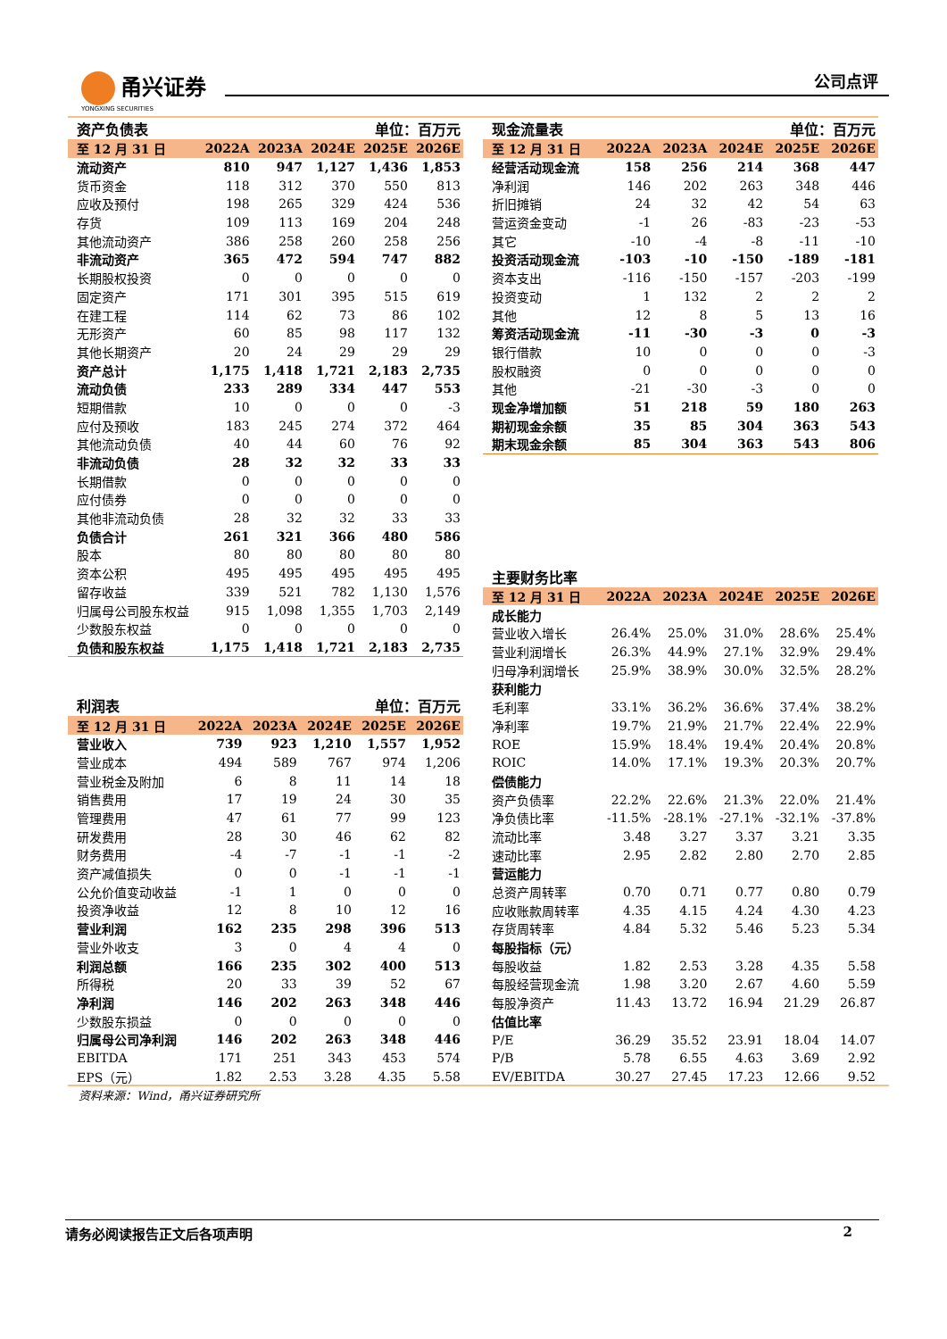甬兴证券
YONGXING SECURITIES
公司点评
| 资产负债表 | | | 单位：百万元 | | |
| --- | --- | --- | --- | --- | --- |
| 至 12 月 31 日 | 2022A | 2023A | 2024E | 2025E | 2026E |
| 流动资产 | 810 | 947 | 1,127 | 1,436 | 1,853 |
| 货币资金 | 118 | 312 | 370 | 550 | 813 |
| 应收及预付 | 198 | 265 | 329 | 424 | 536 |
| 存货 | 109 | 113 | 169 | 204 | 248 |
| 其他流动资产 | 386 | 258 | 260 | 258 | 256 |
| 非流动资产 | 365 | 472 | 594 | 747 | 882 |
| 长期股权投资 | 0 | 0 | 0 | 0 | 0 |
| 固定资产 | 171 | 301 | 395 | 515 | 619 |
| 在建工程 | 114 | 62 | 73 | 86 | 102 |
| 无形资产 | 60 | 85 | 98 | 117 | 132 |
| 其他长期资产 | 20 | 24 | 29 | 29 | 29 |
| 资产总计 | 1,175 | 1,418 | 1,721 | 2,183 | 2,735 |
| 流动负债 | 233 | 289 | 334 | 447 | 553 |
| 短期借款 | 10 | 0 | 0 | 0 | -3 |
| 应付及预收 | 183 | 245 | 274 | 372 | 464 |
| 其他流动负债 | 40 | 44 | 60 | 76 | 92 |
| 非流动负债 | 28 | 32 | 32 | 33 | 33 |
| 长期借款 | 0 | 0 | 0 | 0 | 0 |
| 应付债券 | 0 | 0 | 0 | 0 | 0 |
| 其他非流动负债 | 28 | 32 | 32 | 33 | 33 |
| 负债合计 | 261 | 321 | 366 | 480 | 586 |
| 股本 | 80 | 80 | 80 | 80 | 80 |
| 资本公积 | 495 | 495 | 495 | 495 | 495 |
| 留存收益 | 339 | 521 | 782 | 1,130 | 1,576 |
| 归属母公司股东权益 | 915 | 1,098 | 1,355 | 1,703 | 2,149 |
| 少数股东权益 | 0 | 0 | 0 | 0 | 0 |
| 负债和股东权益 | 1,175 | 1,418 | 1,721 | 2,183 | 2,735 |
| 利润表 | | | 单位：百万元 | | |
| --- | --- | --- | --- | --- | --- |
| 至 12 月 31 日 | 2022A | 2023A | 2024E | 2025E | 2026E |
| 营业收入 | 739 | 923 | 1,210 | 1,557 | 1,952 |
| 营业成本 | 494 | 589 | 767 | 974 | 1,206 |
| 营业税金及附加 | 6 | 8 | 11 | 14 | 18 |
| 销售费用 | 17 | 19 | 24 | 30 | 35 |
| 管理费用 | 47 | 61 | 77 | 99 | 123 |
| 研发费用 | 28 | 30 | 46 | 62 | 82 |
| 财务费用 | -4 | -7 | -1 | -1 | -2 |
| 资产减值损失 | 0 | 0 | -1 | -1 | -1 |
| 公允价值变动收益 | -1 | 1 | 0 | 0 | 0 |
| 投资净收益 | 12 | 8 | 10 | 12 | 16 |
| 营业利润 | 162 | 235 | 298 | 396 | 513 |
| 营业外收支 | 3 | 0 | 4 | 4 | 0 |
| 利润总额 | 166 | 235 | 302 | 400 | 513 |
| 所得税 | 20 | 33 | 39 | 52 | 67 |
| 净利润 | 146 | 202 | 263 | 348 | 446 |
| 少数股东损益 | 0 | 0 | 0 | 0 | 0 |
| 归属母公司净利润 | 146 | 202 | 263 | 348 | 446 |
| EBITDA | 171 | 251 | 343 | 453 | 574 |
| EPS（元） | 1.82 | 2.53 | 3.28 | 4.35 | 5.58 |
| 现金流量表 | | | 单位：百万元 | | |
| --- | --- | --- | --- | --- | --- |
| 至 12 月 31 日 | 2022A | 2023A | 2024E | 2025E | 2026E |
| 经营活动现金流 | 158 | 256 | 214 | 368 | 447 |
| 净利润 | 146 | 202 | 263 | 348 | 446 |
| 折旧摊销 | 24 | 32 | 42 | 54 | 63 |
| 营运资金变动 | -1 | 26 | -83 | -23 | -53 |
| 其它 | -10 | -4 | -8 | -11 | -10 |
| 投资活动现金流 | -103 | -10 | -150 | -189 | -181 |
| 资本支出 | -116 | -150 | -157 | -203 | -199 |
| 投资变动 | 1 | 132 | 2 | 2 | 2 |
| 其他 | 12 | 8 | 5 | 13 | 16 |
| 筹资活动现金流 | -11 | -30 | -3 | 0 | -3 |
| 银行借款 | 10 | 0 | 0 | 0 | -3 |
| 股权融资 | 0 | 0 | 0 | 0 | 0 |
| 其他 | -21 | -30 | -3 | 0 | 0 |
| 现金净增加额 | 51 | 218 | 59 | 180 | 263 |
| 期初现金余额 | 35 | 85 | 304 | 363 | 543 |
| 期末现金余额 | 85 | 304 | 363 | 543 | 806 |
| 主要财务比率 | | | | | |
| --- | --- | --- | --- | --- | --- |
| 至 12 月 31 日 | 2022A | 2023A | 2024E | 2025E | 2026E |
| 成长能力 | | | | | |
| 营业收入增长 | 26.4% | 25.0% | 31.0% | 28.6% | 25.4% |
| 营业利润增长 | 26.3% | 44.9% | 27.1% | 32.9% | 29.4% |
| 归母净利润增长 | 25.9% | 38.9% | 30.0% | 32.5% | 28.2% |
| 获利能力 | | | | | |
| 毛利率 | 33.1% | 36.2% | 36.6% | 37.4% | 38.2% |
| 净利率 | 19.7% | 21.9% | 21.7% | 22.4% | 22.9% |
| ROE | 15.9% | 18.4% | 19.4% | 20.4% | 20.8% |
| ROIC | 14.0% | 17.1% | 19.3% | 20.3% | 20.7% |
| 偿债能力 | | | | | |
| 资产负债率 | 22.2% | 22.6% | 21.3% | 22.0% | 21.4% |
| 净负债比率 | -11.5% | -28.1% | -27.1% | -32.1% | -37.8% |
| 流动比率 | 3.48 | 3.27 | 3.37 | 3.21 | 3.35 |
| 速动比率 | 2.95 | 2.82 | 2.80 | 2.70 | 2.85 |
| 营运能力 | | | | | |
| 总资产周转率 | 0.70 | 0.71 | 0.77 | 0.80 | 0.79 |
| 应收账款周转率 | 4.35 | 4.15 | 4.24 | 4.30 | 4.23 |
| 存货周转率 | 4.84 | 5.32 | 5.46 | 5.23 | 5.34 |
| 每股指标（元） | | | | | |
| 每股收益 | 1.82 | 2.53 | 3.28 | 4.35 | 5.58 |
| 每股经营现金流 | 1.98 | 3.20 | 2.67 | 4.60 | 5.59 |
| 每股净资产 | 11.43 | 13.72 | 16.94 | 21.29 | 26.87 |
| 估值比率 | | | | | |
| P/E | 36.29 | 35.52 | 23.91 | 18.04 | 14.07 |
| P/B | 5.78 | 6.55 | 4.63 | 3.69 | 2.92 |
| EV/EBITDA | 30.27 | 27.45 | 17.23 | 12.66 | 9.52 |
资料来源：Wind，甬兴证券研究所
请务必阅读报告正文后各项声明 2